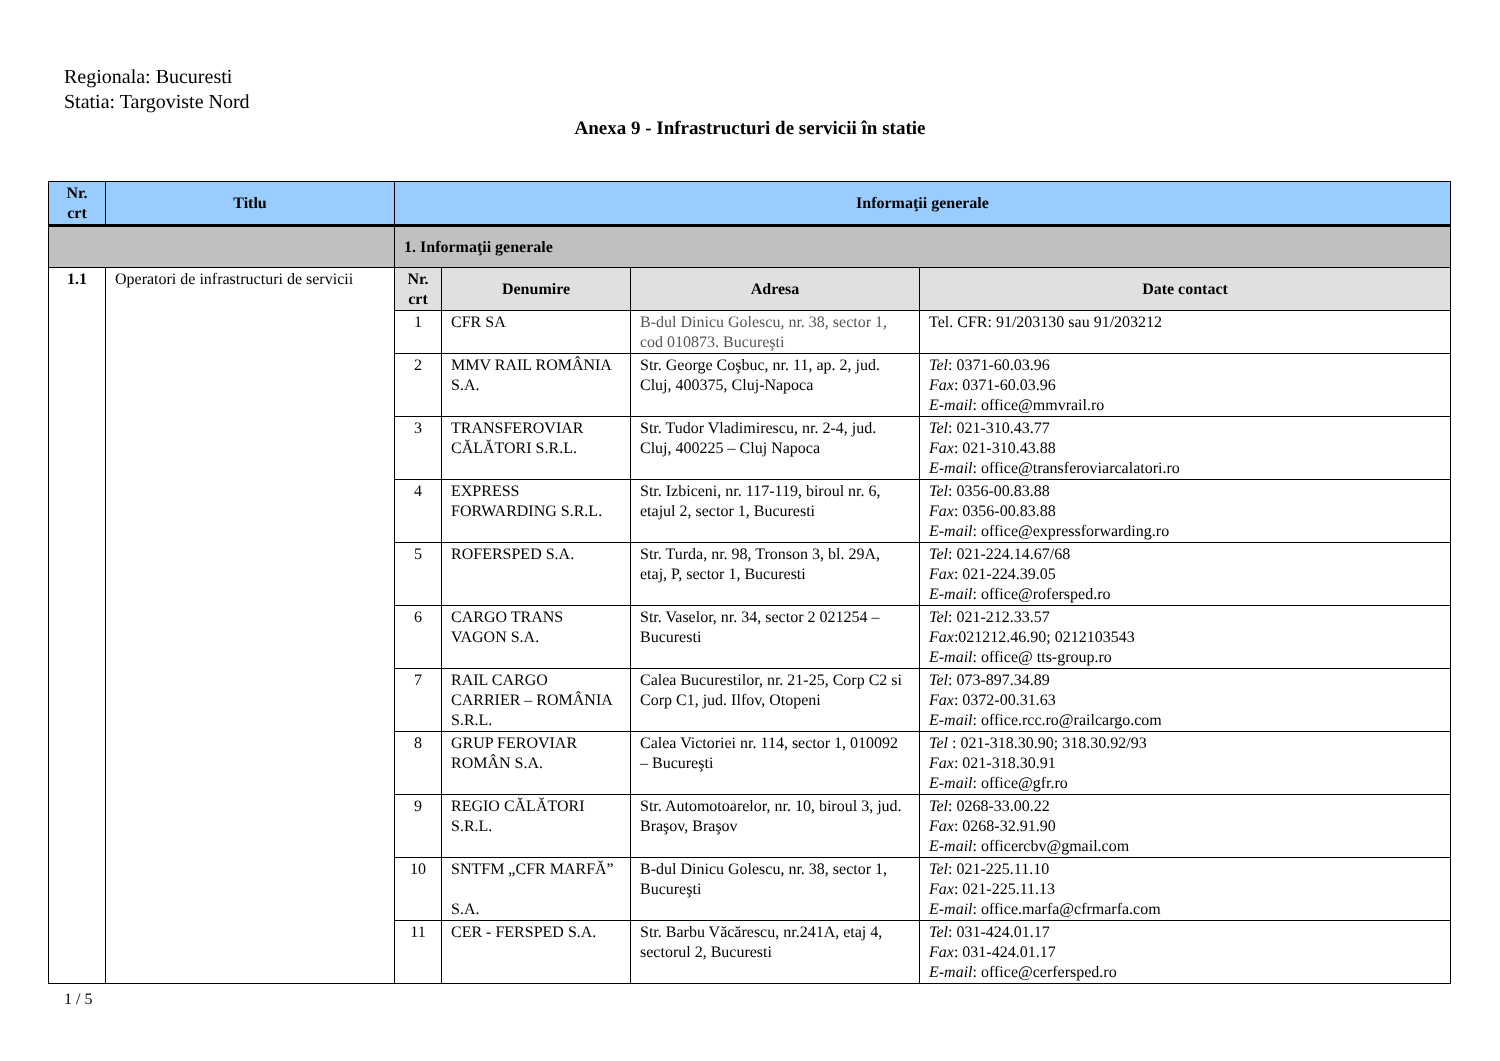Regionala: Bucuresti
Statia: Targoviste Nord
Anexa 9 - Infrastructuri de servicii în statie
| Nr. crt | Titlu | Informaţii generale | | | |
| --- | --- | --- | --- | --- | --- |
| | | 1. Informaţii generale | | | |
| 1.1 | Operatori de infrastructuri de servicii | Nr. crt | Denumire | Adresa | Date contact |
| | | 1 | CFR SA | B-dul Dinicu Golescu, nr. 38, sector 1, cod 010873. Bucureşti | Tel. CFR: 91/203130 sau 91/203212 |
| | | 2 | MMV RAIL ROMÂNIA S.A. | Str. George Coşbuc, nr. 11, ap. 2, jud. Cluj, 400375, Cluj-Napoca | Tel : 0371-60.03.96 Fax : 0371-60.03.96 E-mail : office@mmvrail.ro |
| | | 3 | TRANSFEROVIAR CĂLĂTORI S.R.L. | Str. Tudor Vladimirescu, nr. 2-4, jud. Cluj, 400225 – Cluj Napoca | Tel : 021-310.43.77 Fax : 021-310.43.88 E-mail : office@transferoviarcalatori.ro |
| | | 4 | EXPRESS FORWARDING S.R.L. | Str. Izbiceni, nr. 117-119, biroul nr. 6, etajul 2, sector 1, Bucuresti | Tel : 0356-00.83.88 Fax : 0356-00.83.88 E-mail : office@expressforwarding.ro |
| | | 5 | ROFERSPED S.A. | Str. Turda, nr. 98, Tronson 3, bl. 29A, etaj, P, sector 1, Bucuresti | Tel : 021-224.14.67/68 Fax : 021-224.39.05 E-mail : office@rofersped.ro |
| | | 6 | CARGO TRANS VAGON S.A. | Str. Vaselor, nr. 34, sector 2 021254 – Bucuresti | Tel : 021-212.33.57 Fax :021212.46.90; 0212103543 E-mail : office@ tts-group.ro |
| | | 7 | RAIL CARGO CARRIER – ROMÂNIA S.R.L. | Calea Bucurestilor, nr. 21-25, Corp C2 si Corp C1, jud. Ilfov, Otopeni | Tel : 073-897.34.89 Fax : 0372-00.31.63 E-mail : office.rcc.ro@railcargo.com |
| | | 8 | GRUP FEROVIAR ROMÂN S.A. | Calea Victoriei nr. 114, sector 1, 010092 – Bucureşti | Tel : 021-318.30.90; 318.30.92/93 Fax : 021-318.30.91 E-mail : office@gfr.ro |
| | | 9 | REGIO CĂLĂTORI S.R.L. | Str. Automotoarelor, nr. 10, biroul 3, jud. Braşov, Braşov | Tel : 0268-33.00.22 Fax : 0268-32.91.90 E-mail : officercbv@gmail.com |
| | | 10 | SNTFM „CFR MARFĂ” S.A. | B-dul Dinicu Golescu, nr. 38, sector 1, Bucureşti | Tel : 021-225.11.10 Fax : 021-225.11.13 E-mail : office.marfa@cfrmarfa.com |
| | | 11 | CER - FERSPED S.A. | Str. Barbu Văcărescu, nr.241A, etaj 4, sectorul 2, Bucuresti | Tel : 031-424.01.17 Fax : 031-424.01.17 E-mail : office@cerfersped.ro |
1 / 5